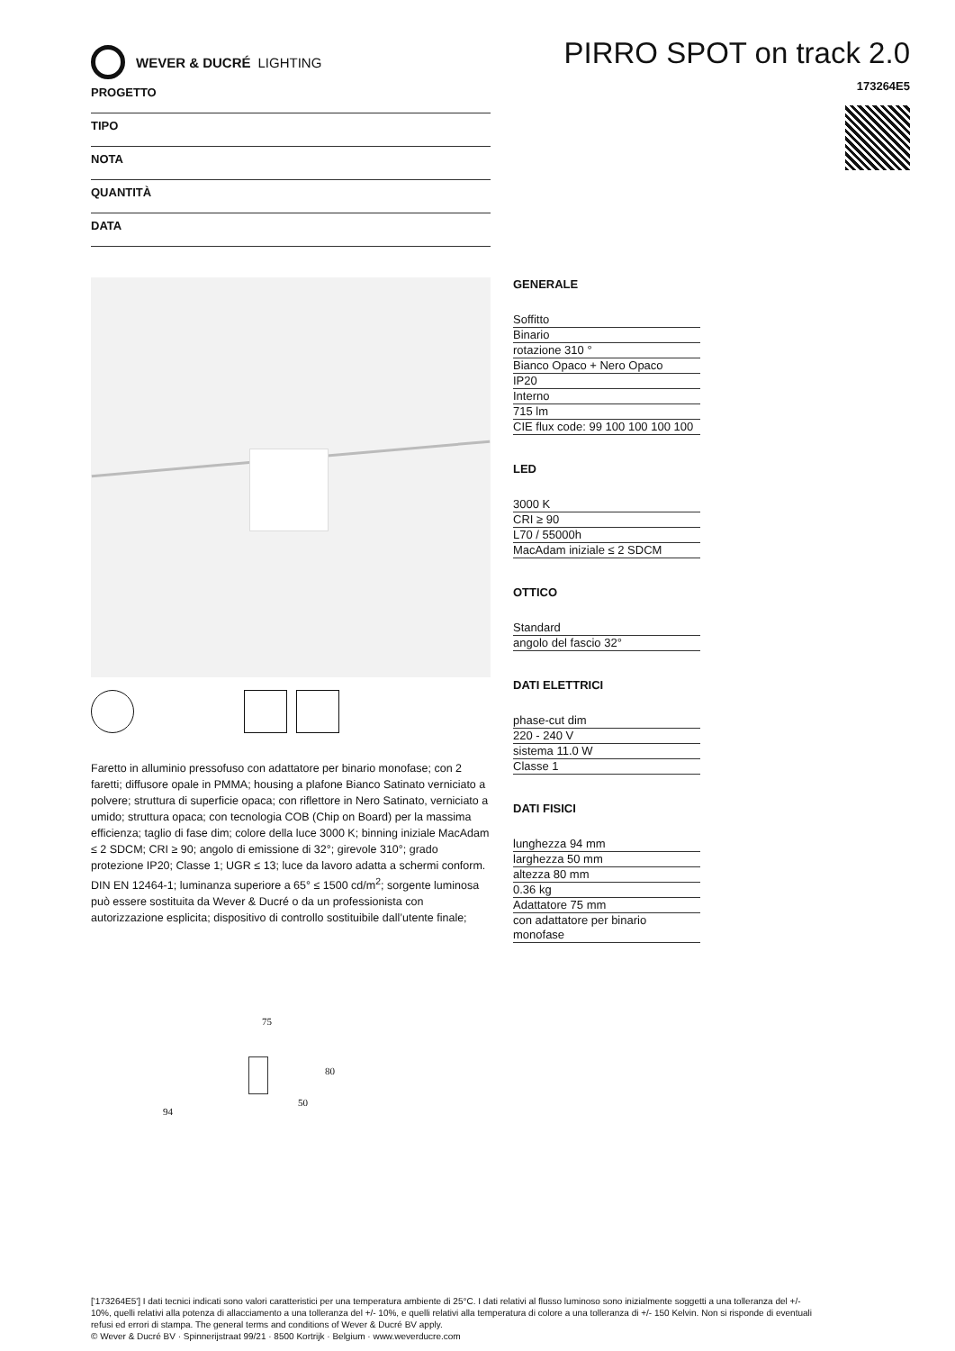WEVER & DUCRÉ LIGHTING
PIRRO SPOT on track 2.0
173264E5
PROGETTO
TIPO
NOTA
QUANTITÀ
DATA
Faretto in alluminio pressofuso con adattatore per binario monofase; con 2 faretti; diffusore opale in PMMA; housing a plafone Bianco Satinato verniciato a polvere; struttura di superficie opaca; con riflettore in Nero Satinato, verniciato a umido; struttura opaca; con tecnologia COB (Chip on Board) per la massima efficienza; taglio di fase dim; colore della luce 3000 K; binning iniziale MacAdam ≤ 2 SDCM; CRI ≥ 90; angolo di emissione di 32°; girevole 310°; grado protezione IP20; Classe 1; UGR ≤ 13; luce da lavoro adatta a schermi conform. DIN EN 12464-1; luminanza superiore a 65° ≤ 1500 cd/m<sup>2</sup>; sorgente luminosa può essere sostituita da Wever & Ducré o da un professionista con autorizzazione esplicita; dispositivo di controllo sostituibile dall’utente finale;
75
80
94
50
GENERALE
Soffitto
Binario
rotazione 310 °
Bianco Opaco + Nero Opaco
IP20
Interno
715 lm
CIE flux code: 99 100 100 100 100
LED
3000 K
CRI ≥ 90
L70 / 55000h
MacAdam iniziale ≤ 2 SDCM
OTTICO
Standard
angolo del fascio 32°
DATI ELETTRICI
phase-cut dim
220 - 240 V
sistema 11.0 W
Classe 1
DATI FISICI
lunghezza 94 mm
larghezza 50 mm
altezza 80 mm
0.36 kg
Adattatore 75 mm
con adattatore per binario monofase
['173264E5'] I dati tecnici indicati sono valori caratteristici per una temperatura ambiente di 25°C. I dati relativi al flusso luminoso sono inizialmente soggetti a una tolleranza del +/- 10%, quelli relativi alla potenza di allacciamento a una tolleranza del +/- 10%, e quelli relativi alla temperatura di colore a una tolleranza di +/- 150 Kelvin. Non si risponde di eventuali refusi ed errori di stampa. The general terms and conditions of Wever & Ducré BV apply.
© Wever & Ducré BV · Spinnerijstraat 99/21 · 8500 Kortrijk · Belgium · www.weverducre.com